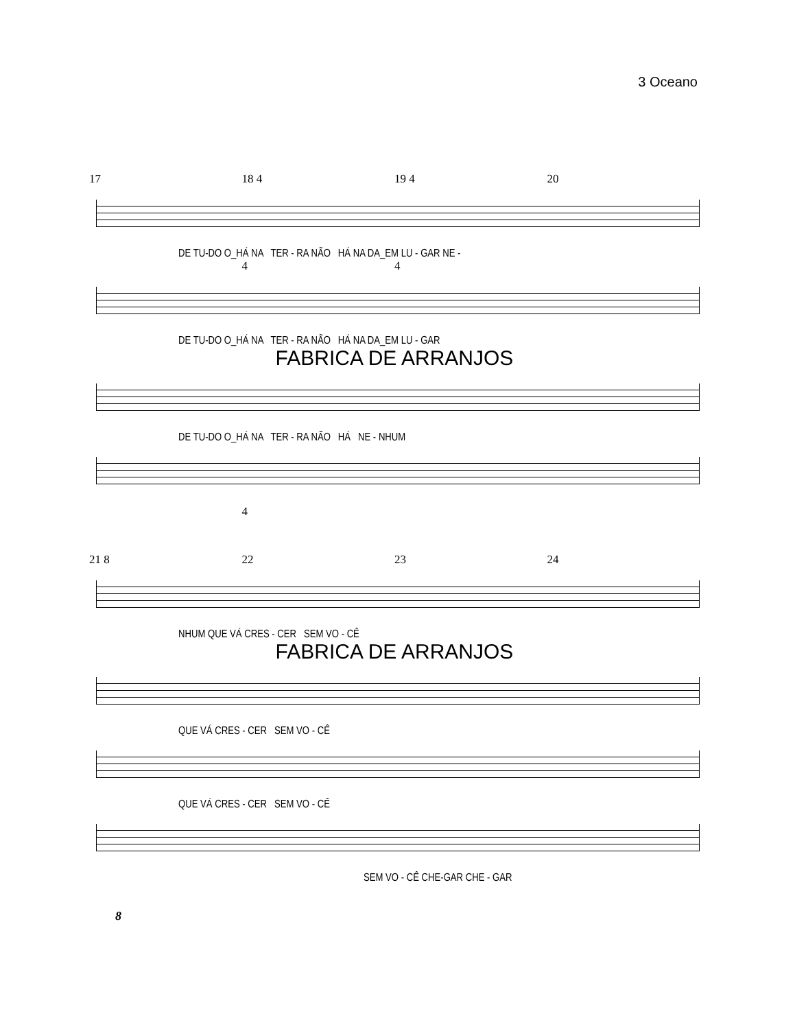3 Oceano
17 18 4 19 4 20
DE TU-DO O_HÁ NA TER - RA NÃO HÁ NA DA_EM LU - GAR NE -
44
DE TU-DO O_HÁ NA TER - RA NÃO HÁ NA DA_EM LU - GAR
FABRICA DE ARRANJOS
DE TU-DO O_HÁ NA TER - RA NÃO HÁ NE - NHUM
4
21 8 22 23 24
NHUM QUE VÁ CRES - CER SEM VO - CÊ
FABRICA DE ARRANJOS
QUE VÁ CRES - CER SEM VO - CÊ
QUE VÁ CRES - CER SEM VO - CÊ
SEM VO - CÊ CHE-GAR CHE - GAR
8